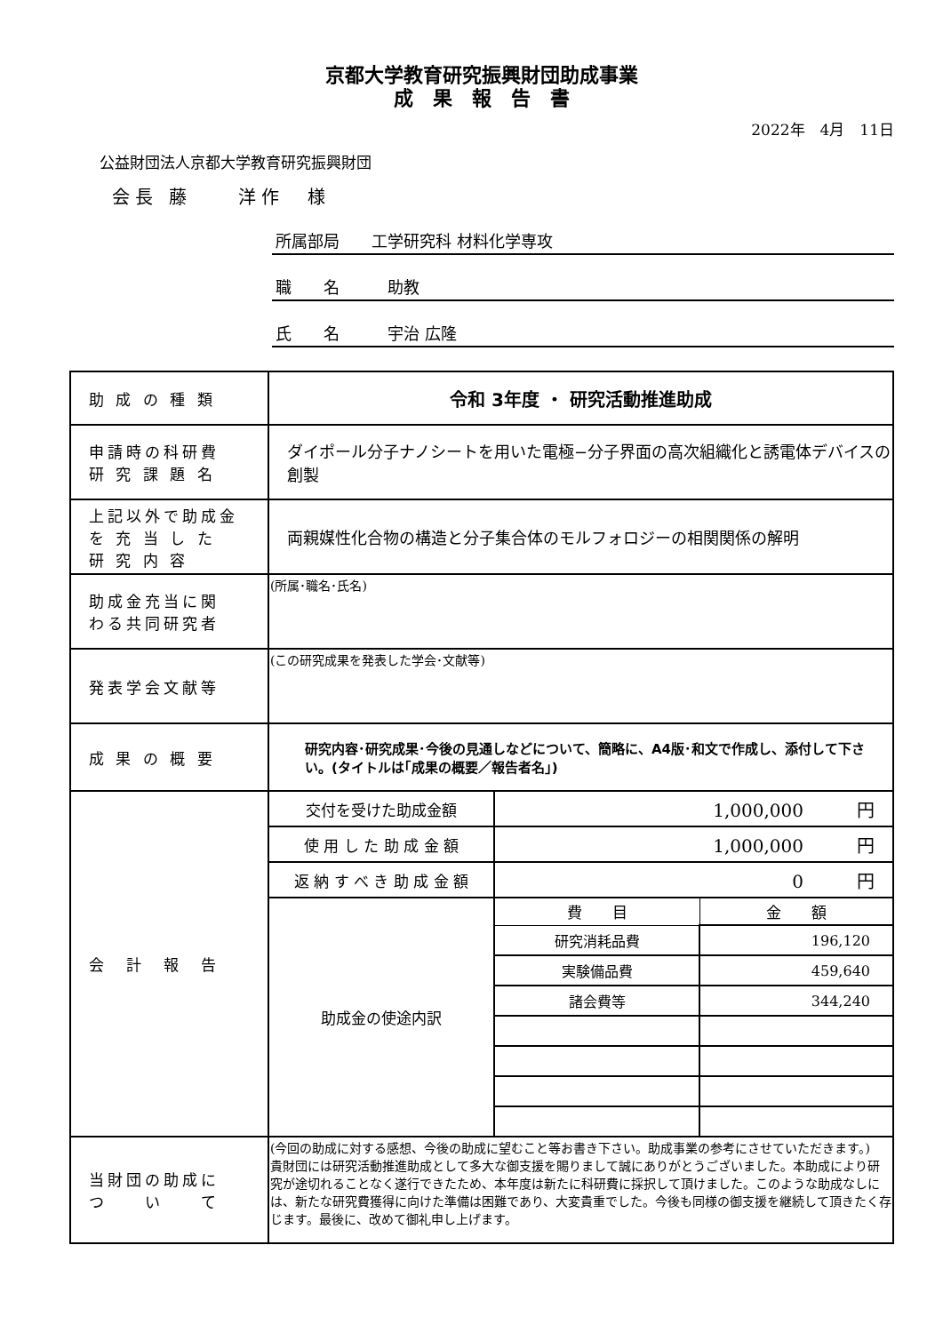京都大学教育研究振興財団助成事業
成　果　報　告　書
2022年　4月　11日
公益財団法人京都大学教育研究振興財団
会長 藤　　洋作　様
所属部局　　工学研究科 材料化学専攻
職　　名　　　助教
氏　　名　　　宇治 広隆
| 助 成 の 種 類 | 令和 3年度 ・ 研究活動推進助成 | |
| 申請時の科研費 研 究 課 題 名 | ダイポール分子ナノシートを用いた電極−分子界面の高次組織化と誘電体デバイスの創製 | |
| 上記以外で助成金 を 充 当 し た 研 究 内 容 | 両親媒性化合物の構造と分子集合体のモルフォロジーの相関関係の解明 | |
| 助成金充当に関 わる共同研究者 | (所属･職名･氏名) | |
| 発表学会文献等 | (この研究成果を発表した学会･文献等) | |
| 成 果 の 概 要 | 研究内容･研究成果･今後の見通しなどについて、簡略に、A4版･和文で作成し、添付して下さい。(タイトルは｢成果の概要／報告者名｣) | |
| 会 計 報 告 | 交付を受けた助成金額 | 1,000,000 円 |
| | 使 用 し た 助 成 金 額 | 1,000,000 円 |
| | 返 納 す べ き 助 成 金 額 | 0 円 |
| | 助成金の使途内訳 | / 費 目 / 金 額 / / 研究消耗品費 / 196,120 / / 実験備品費 / 459,640 / / 諸会費等 / 344,240 / |
| 当財団の助成に つ い て | (今回の助成に対する感想、今後の助成に望むこと等お書き下さい。助成事業の参考にさせていただきます。) 貴財団には研究活動推進助成として多大な御支援を賜りまして誠にありがとうございました。本助成により研究が途切れることなく遂行できたため、本年度は新たに科研費に採択して頂けました。このような助成なしには、新たな研究費獲得に向けた準備は困難であり、大変貴重でした。今後も同様の御支援を継続して頂きたく存じます。最後に、改めて御礼申し上げます。 | |